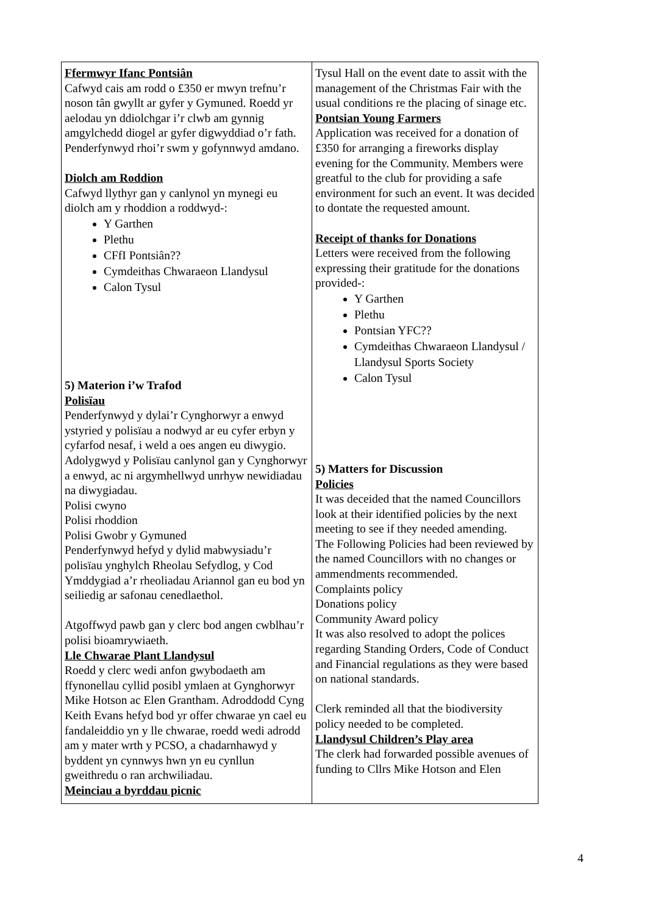| Ffermwyr Ifanc Pontsiân Cafwyd cais am rodd o £350 er mwyn trefnu’r noson tân gwyllt ar gyfer y Gymuned. Roedd yr aelodau yn ddiolchgar i’r clwb am gynnig amgylchedd diogel ar gyfer digwyddiad o’r fath. Penderfynwyd rhoi’r swm y gofynnwyd amdano. Diolch am Roddion Cafwyd llythyr gan y canlynol yn mynegi eu diolch am y rhoddion a roddwyd-: Y Garthen Plethu CFfI Pontsiân?? Cymdeithas Chwaraeon Llandysul Calon Tysul 5) Materion i’w Trafod Polisïau Penderfynwyd y dylai’r Cynghorwyr a enwyd ystyried y polisïau a nodwyd ar eu cyfer erbyn y cyfarfod nesaf, i weld a oes angen eu diwygio. Adolygwyd y Polisïau canlynol gan y Cynghorwyr a enwyd, ac ni argymhellwyd unrhyw newidiadau na diwygiadau. Polisi cwyno Polisi rhoddion Polisi Gwobr y Gymuned Penderfynwyd hefyd y dylid mabwysiadu’r polisïau ynghylch Rheolau Sefydlog, y Cod Ymddygiad a’r rheoliadau Ariannol gan eu bod yn seiliedig ar safonau cenedlaethol. Atgoffwyd pawb gan y clerc bod angen cwblhau’r polisi bioamrywiaeth. Lle Chwarae Plant Llandysul Roedd y clerc wedi anfon gwybodaeth am ffynonellau cyllid posibl ymlaen at Gynghorwyr Mike Hotson ac Elen Grantham. Adroddodd Cyng Keith Evans hefyd bod yr offer chwarae yn cael eu fandaleiddio yn y lle chwarae, roedd wedi adrodd am y mater wrth y PCSO, a chadarnhawyd y byddent yn cynnwys hwn yn eu cynllun gweithredu o ran archwiliadau. Meinciau a byrddau picnic | Tysul Hall on the event date to assit with the management of the Christmas Fair with the usual conditions re the placing of sinage etc. Pontsian Young Farmers Application was received for a donation of £350 for arranging a fireworks display evening for the Community. Members were greatful to the club for providing a safe environment for such an event. It was decided to dontate the requested amount. Receipt of thanks for Donations Letters were received from the following expressing their gratitude for the donations provided-: Y Garthen Plethu Pontsian YFC?? Cymdeithas Chwaraeon Llandysul / Llandysul Sports Society Calon Tysul 5) Matters for Discussion Policies It was deceided that the named Councillors look at their identified policies by the next meeting to see if they needed amending. The Following Policies had been reviewed by the named Councillors with no changes or ammendments recommended. Complaints policy Donations policy Community Award policy It was also resolved to adopt the polices regarding Standing Orders, Code of Conduct and Financial regulations as they were based on national standards. Clerk reminded all that the biodiversity policy needed to be completed. Llandysul Children’s Play area The clerk had forwarded possible avenues of funding to Cllrs Mike Hotson and Elen |
4